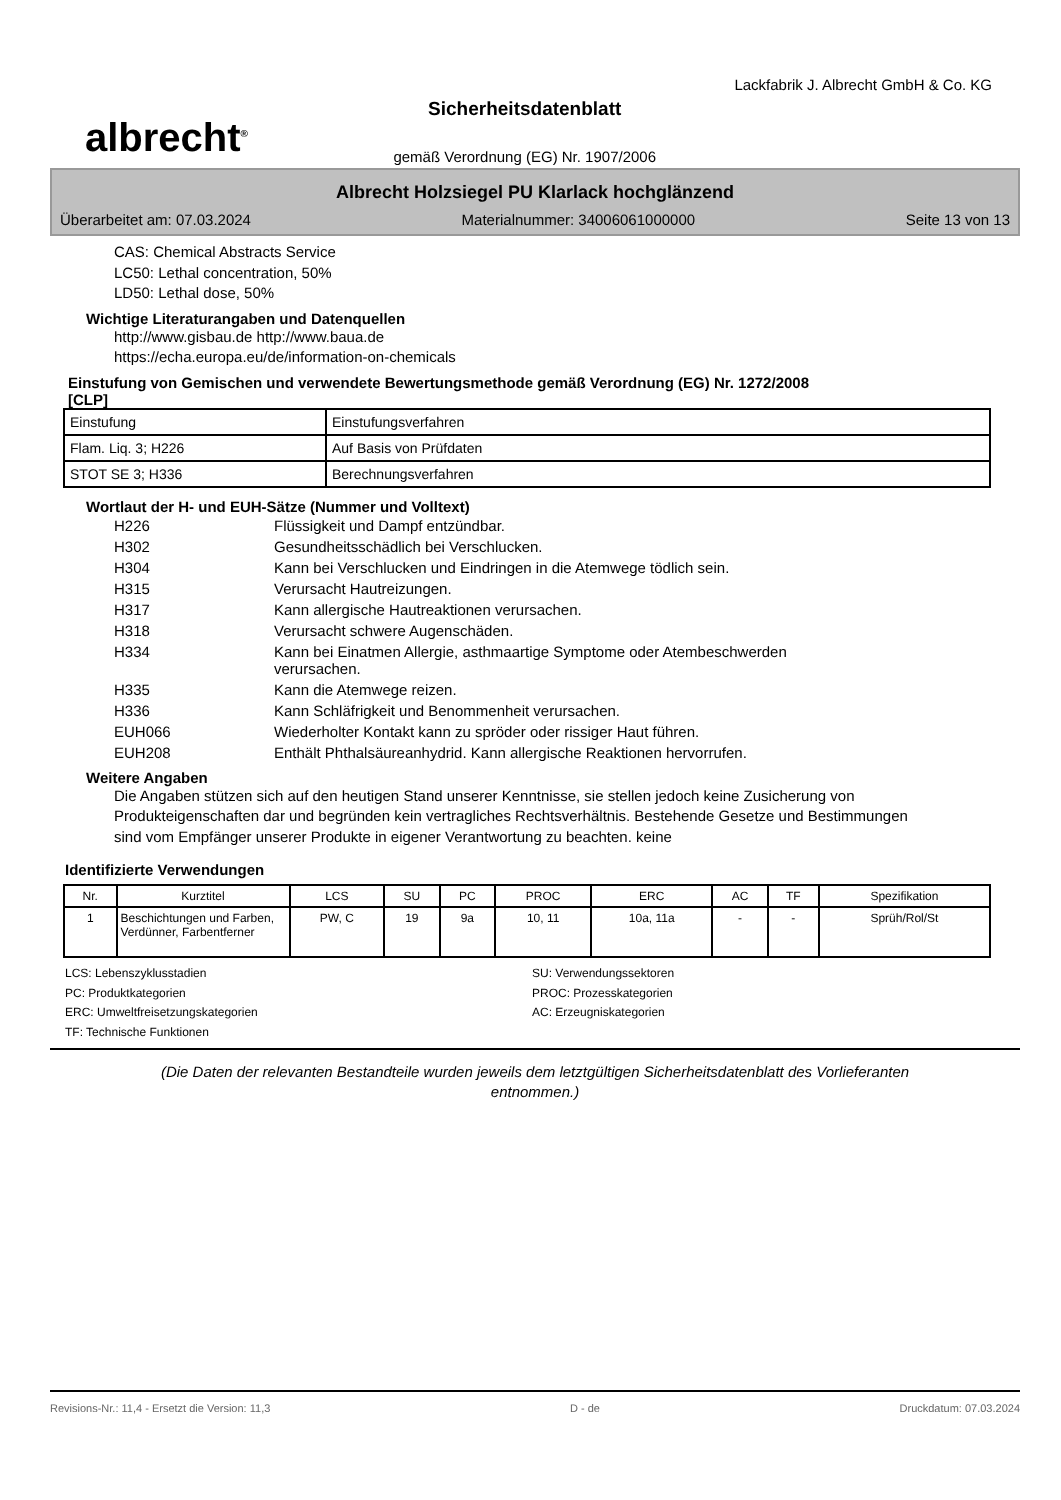albrecht<sup>®</sup>
Sicherheitsdatenblatt
gemäß Verordnung (EG) Nr. 1907/2006
Lackfabrik J. Albrecht GmbH & Co. KG
Albrecht Holzsiegel PU Klarlack hochglänzend
Überarbeitet am: 07.03.2024 Materialnummer: 34006061000000 Seite 13 von 13
CAS: Chemical Abstracts Service
LC50: Lethal concentration, 50%
LD50: Lethal dose, 50%
Wichtige Literaturangaben und Datenquellen
http://www.gisbau.de http://www.baua.de
https://echa.europa.eu/de/information-on-chemicals
Einstufung von Gemischen und verwendete Bewertungsmethode gemäß Verordnung (EG) Nr. 1272/2008
[CLP]
| Einstufung | Einstufungsverfahren |
| Flam. Liq. 3; H226 | Auf Basis von Prüfdaten |
| STOT SE 3; H336 | Berechnungsverfahren |
Wortlaut der H- und EUH-Sätze (Nummer und Volltext)
| H226 | Flüssigkeit und Dampf entzündbar. |
| H302 | Gesundheitsschädlich bei Verschlucken. |
| H304 | Kann bei Verschlucken und Eindringen in die Atemwege tödlich sein. |
| H315 | Verursacht Hautreizungen. |
| H317 | Kann allergische Hautreaktionen verursachen. |
| H318 | Verursacht schwere Augenschäden. |
| H334 | Kann bei Einatmen Allergie, asthmaartige Symptome oder Atembeschwerden verursachen. |
| H335 | Kann die Atemwege reizen. |
| H336 | Kann Schläfrigkeit und Benommenheit verursachen. |
| EUH066 | Wiederholter Kontakt kann zu spröder oder rissiger Haut führen. |
| EUH208 | Enthält Phthalsäureanhydrid. Kann allergische Reaktionen hervorrufen. |
Weitere Angaben
Die Angaben stützen sich auf den heutigen Stand unserer Kenntnisse, sie stellen jedoch keine Zusicherung von Produkteigenschaften dar und begründen kein vertragliches Rechtsverhältnis. Bestehende Gesetze und Bestimmungen sind vom Empfänger unserer Produkte in eigener Verantwortung zu beachten. keine
Identifizierte Verwendungen
| Nr. | Kurztitel | LCS | SU | PC | PROC | ERC | AC | TF | Spezifikation |
| --- | --- | --- | --- | --- | --- | --- | --- | --- | --- |
| 1 | Beschichtungen und Farben, Verdünner, Farbentferner | PW, C | 19 | 9a | 10, 11 | 10a, 11a | - | - | Sprüh/Rol/St |
LCS: Lebenszyklusstadien SU: Verwendungssektoren PC: Produktkategorien PROC: Prozesskategorien ERC: Umweltfreisetzungskategorien AC: Erzeugniskategorien TF: Technische Funktionen
(Die Daten der relevanten Bestandteile wurden jeweils dem letztgültigen Sicherheitsdatenblatt des Vorlieferanten entnommen.)
Revisions-Nr.: 11,4 - Ersetzt die Version: 11,3 D - de Druckdatum: 07.03.2024